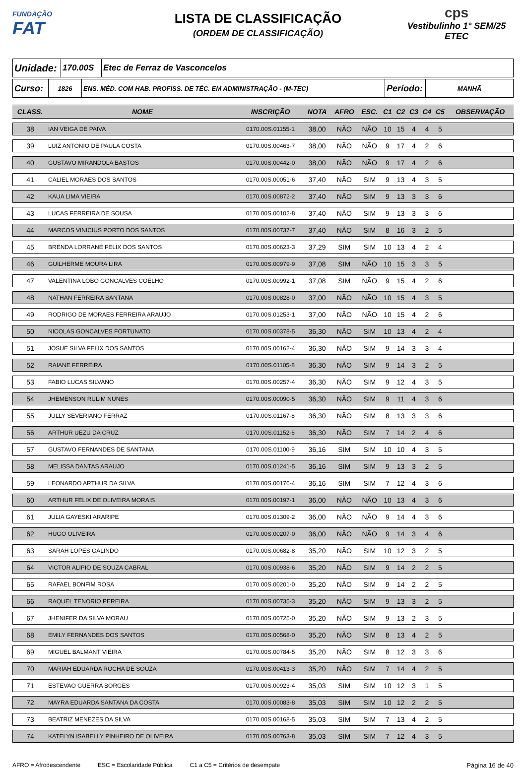FUNDAÇÃO
FAT
LISTA DE CLASSIFICAÇÃO
(ORDEM DE CLASSIFICAÇÃO)
cps
Vestibulinho 1° SEM/25
ETEC
| Unidade: | 170.00S | Etec de Ferraz de Vasconcelos |
| Curso: | 1826 | ENS. MÉD. COM HAB. PROFISS. DE TÉC. EM ADMINISTRAÇÃO - (M-TEC) | Período: | MANHÃ |
| CLASS. | NOME | INSCRIÇÃO | NOTA | AFRO | ESC. | C1 | C2 | C3 | C4 | C5 | OBSERVAÇÃO |
| --- | --- | --- | --- | --- | --- | --- | --- | --- | --- | --- | --- |
| 38 | IAN VEIGA DE PAIVA | 0170.00S.01155-1 | 38,00 | NÃO | NÃO | 10 | 15 | 4 | 4 | 5 | |
| 39 | LUIZ ANTONIO DE PAULA COSTA | 0170.00S.00463-7 | 38,00 | NÃO | NÃO | 9 | 17 | 4 | 2 | 6 | |
| 40 | GUSTAVO MIRANDOLA BASTOS | 0170.00S.00442-0 | 38,00 | NÃO | NÃO | 9 | 17 | 4 | 2 | 6 | |
| 41 | CALIEL MORAES DOS SANTOS | 0170.00S.00051-6 | 37,40 | NÃO | SIM | 9 | 13 | 4 | 3 | 5 | |
| 42 | KAUA LIMA VIEIRA | 0170.00S.00872-2 | 37,40 | NÃO | SIM | 9 | 13 | 3 | 3 | 6 | |
| 43 | LUCAS FERREIRA DE SOUSA | 0170.00S.00102-8 | 37,40 | NÃO | SIM | 9 | 13 | 3 | 3 | 6 | |
| 44 | MARCOS VINICIUS PORTO DOS SANTOS | 0170.00S.00737-7 | 37,40 | NÃO | SIM | 8 | 16 | 3 | 2 | 5 | |
| 45 | BRENDA LORRANE FELIX DOS SANTOS | 0170.00S.00623-3 | 37,29 | SIM | SIM | 10 | 13 | 4 | 2 | 4 | |
| 46 | GUILHERME MOURA LIRA | 0170.00S.00979-9 | 37,08 | SIM | NÃO | 10 | 15 | 3 | 3 | 5 | |
| 47 | VALENTINA LOBO GONCALVES COELHO | 0170.00S.00992-1 | 37,08 | SIM | NÃO | 9 | 15 | 4 | 2 | 6 | |
| 48 | NATHAN FERREIRA SANTANA | 0170.00S.00828-0 | 37,00 | NÃO | NÃO | 10 | 15 | 4 | 3 | 5 | |
| 49 | RODRIGO DE MORAES FERREIRA ARAUJO | 0170.00S.01253-1 | 37,00 | NÃO | NÃO | 10 | 15 | 4 | 2 | 6 | |
| 50 | NICOLAS GONCALVES FORTUNATO | 0170.00S.00378-5 | 36,30 | NÃO | SIM | 10 | 13 | 4 | 2 | 4 | |
| 51 | JOSUE SILVA FELIX DOS SANTOS | 0170.00S.00162-4 | 36,30 | NÃO | SIM | 9 | 14 | 3 | 3 | 4 | |
| 52 | RAIANE FERREIRA | 0170.00S.01105-8 | 36,30 | NÃO | SIM | 9 | 14 | 3 | 2 | 5 | |
| 53 | FABIO LUCAS SILVANO | 0170.00S.00257-4 | 36,30 | NÃO | SIM | 9 | 12 | 4 | 3 | 5 | |
| 54 | JHEMENSON RULIM NUNES | 0170.00S.00090-5 | 36,30 | NÃO | SIM | 9 | 11 | 4 | 3 | 6 | |
| 55 | JULLY SEVERIANO FERRAZ | 0170.00S.01167-8 | 36,30 | NÃO | SIM | 8 | 13 | 3 | 3 | 6 | |
| 56 | ARTHUR UEZU DA CRUZ | 0170.00S.01152-6 | 36,30 | NÃO | SIM | 7 | 14 | 2 | 4 | 6 | |
| 57 | GUSTAVO FERNANDES DE SANTANA | 0170.00S.01100-9 | 36,16 | SIM | SIM | 10 | 10 | 4 | 3 | 5 | |
| 58 | MELISSA DANTAS ARAUJO | 0170.00S.01241-5 | 36,16 | SIM | SIM | 9 | 13 | 3 | 2 | 5 | |
| 59 | LEONARDO ARTHUR DA SILVA | 0170.00S.00176-4 | 36,16 | SIM | SIM | 7 | 12 | 4 | 3 | 6 | |
| 60 | ARTHUR FELIX DE OLIVEIRA MORAIS | 0170.00S.00197-1 | 36,00 | NÃO | NÃO | 10 | 13 | 4 | 3 | 6 | |
| 61 | JULIA GAYESKI ARARIPE | 0170.00S.01309-2 | 36,00 | NÃO | NÃO | 9 | 14 | 4 | 3 | 6 | |
| 62 | HUGO OLIVEIRA | 0170.00S.00207-0 | 36,00 | NÃO | NÃO | 9 | 14 | 3 | 4 | 6 | |
| 63 | SARAH LOPES GALINDO | 0170.00S.00682-8 | 35,20 | NÃO | SIM | 10 | 12 | 3 | 2 | 5 | |
| 64 | VICTOR ALIPIO DE SOUZA CABRAL | 0170.00S.00938-6 | 35,20 | NÃO | SIM | 9 | 14 | 2 | 2 | 5 | |
| 65 | RAFAEL BONFIM ROSA | 0170.00S.00201-0 | 35,20 | NÃO | SIM | 9 | 14 | 2 | 2 | 5 | |
| 66 | RAQUEL TENORIO PEREIRA | 0170.00S.00735-3 | 35,20 | NÃO | SIM | 9 | 13 | 3 | 2 | 5 | |
| 67 | JHENIFER DA SILVA MORAU | 0170.00S.00725-0 | 35,20 | NÃO | SIM | 9 | 13 | 2 | 3 | 5 | |
| 68 | EMILY FERNANDES DOS SANTOS | 0170.00S.00568-0 | 35,20 | NÃO | SIM | 8 | 13 | 4 | 2 | 5 | |
| 69 | MIGUEL BALMANT VIEIRA | 0170.00S.00784-5 | 35,20 | NÃO | SIM | 8 | 12 | 3 | 3 | 6 | |
| 70 | MARIAH EDUARDA ROCHA DE SOUZA | 0170.00S.00413-3 | 35,20 | NÃO | SIM | 7 | 14 | 4 | 2 | 5 | |
| 71 | ESTEVAO GUERRA BORGES | 0170.00S.00923-4 | 35,03 | SIM | SIM | 10 | 12 | 3 | 1 | 5 | |
| 72 | MAYRA EDUARDA SANTANA DA COSTA | 0170.00S.00083-8 | 35,03 | SIM | SIM | 10 | 12 | 2 | 2 | 5 | |
| 73 | BEATRIZ MENEZES DA SILVA | 0170.00S.00168-5 | 35,03 | SIM | SIM | 7 | 13 | 4 | 2 | 5 | |
| 74 | KATELYN ISABELLY PINHEIRO DE OLIVEIRA | 0170.00S.00763-8 | 35,03 | SIM | SIM | 7 | 12 | 4 | 3 | 5 | |
AFRO = Afrodescendente ESC = Escolaridade Pública C1 a C5 = Critérios de desempate Página 16 de 40